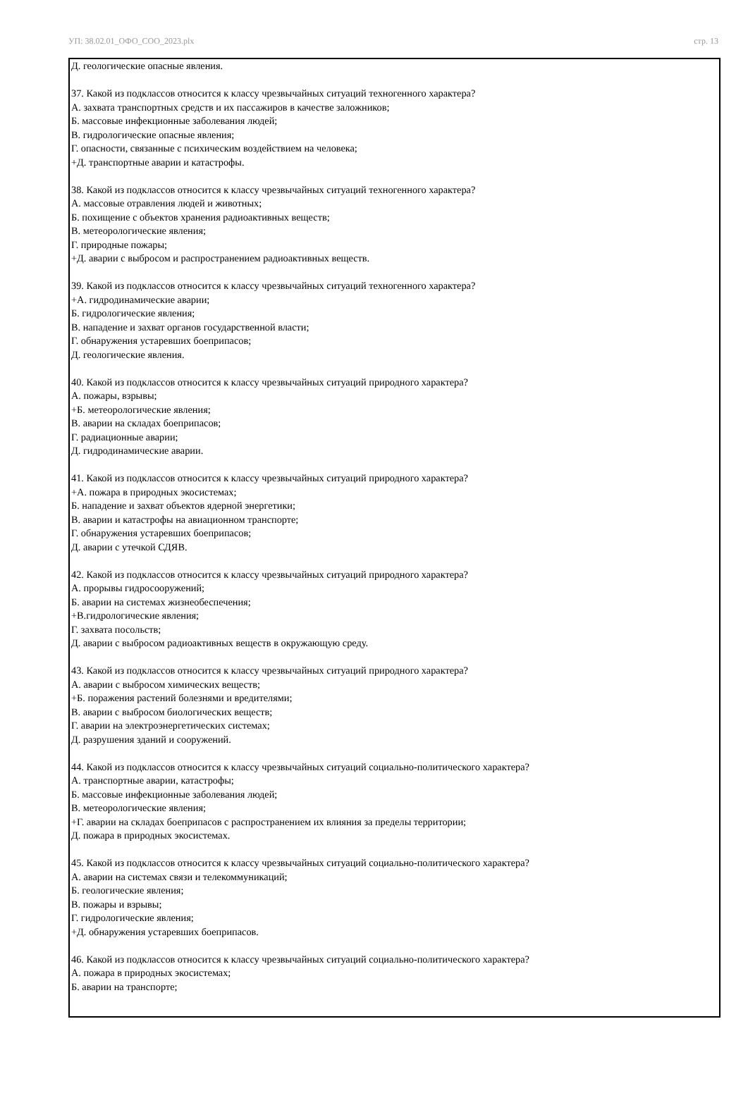УП: 38.02.01_ОФО_СОО_2023.plx стр. 13
Д. геологические опасные явления.
37. Какой из подклассов относится к классу чрезвычайных ситуаций техногенного характера?
А. захвата транспортных средств и их пассажиров в качестве заложников;
Б. массовые инфекционные заболевания людей;
В. гидрологические опасные явления;
Г. опасности, связанные с психическим воздействием на человека;
+Д. транспортные аварии и катастрофы.
38. Какой из подклассов относится к классу чрезвычайных ситуаций техногенного характера?
А. массовые отравления людей и животных;
Б. похищение с объектов хранения радиоактивных веществ;
В. метеорологические явления;
Г. природные пожары;
+Д. аварии с выбросом и распространением радиоактивных веществ.
39. Какой из подклассов относится к классу чрезвычайных ситуаций техногенного характера?
+А. гидродинамические аварии;
Б. гидрологические явления;
В. нападение и захват органов государственной власти;
Г. обнаружения устаревших боеприпасов;
Д. геологические явления.
40. Какой из подклассов относится к классу чрезвычайных ситуаций природного характера?
А. пожары, взрывы;
+Б. метеорологические явления;
В. аварии на складах боеприпасов;
Г. радиационные аварии;
Д. гидродинамические аварии.
41. Какой из подклассов относится к классу чрезвычайных ситуаций природного характера?
+А. пожара в природных экосистемах;
Б. нападение и захват объектов ядерной энергетики;
В. аварии и катастрофы на авиационном транспорте;
Г. обнаружения устаревших боеприпасов;
Д. аварии с утечкой СДЯВ.
42. Какой из подклассов относится к классу чрезвычайных ситуаций природного характера?
А. прорывы гидросооружений;
Б. аварии на системах жизнеобеспечения;
+В.гидрологические явления;
Г. захвата посольств;
Д. аварии с выбросом радиоактивных веществ в окружающую среду.
43. Какой из подклассов относится к классу чрезвычайных ситуаций природного характера?
А. аварии с выбросом химических веществ;
+Б. поражения растений болезнями и вредителями;
В. аварии с выбросом биологических веществ;
Г. аварии на электроэнергетических системах;
Д. разрушения зданий и сооружений.
44. Какой из подклассов относится к классу чрезвычайных ситуаций социально-политического характера?
А. транспортные аварии, катастрофы;
Б. массовые инфекционные заболевания людей;
В. метеорологические явления;
+Г. аварии на складах боеприпасов с распространением их влияния за пределы территории;
Д. пожара в природных экосистемах.
45. Какой из подклассов относится к классу чрезвычайных ситуаций социально-политического характера?
А. аварии на системах связи и телекоммуникаций;
Б. геологические явления;
В. пожары и взрывы;
Г. гидрологические явления;
+Д. обнаружения устаревших боеприпасов.
46. Какой из подклассов относится к классу чрезвычайных ситуаций социально-политического характера?
А. пожара в природных экосистемах;
Б. аварии на транспорте;